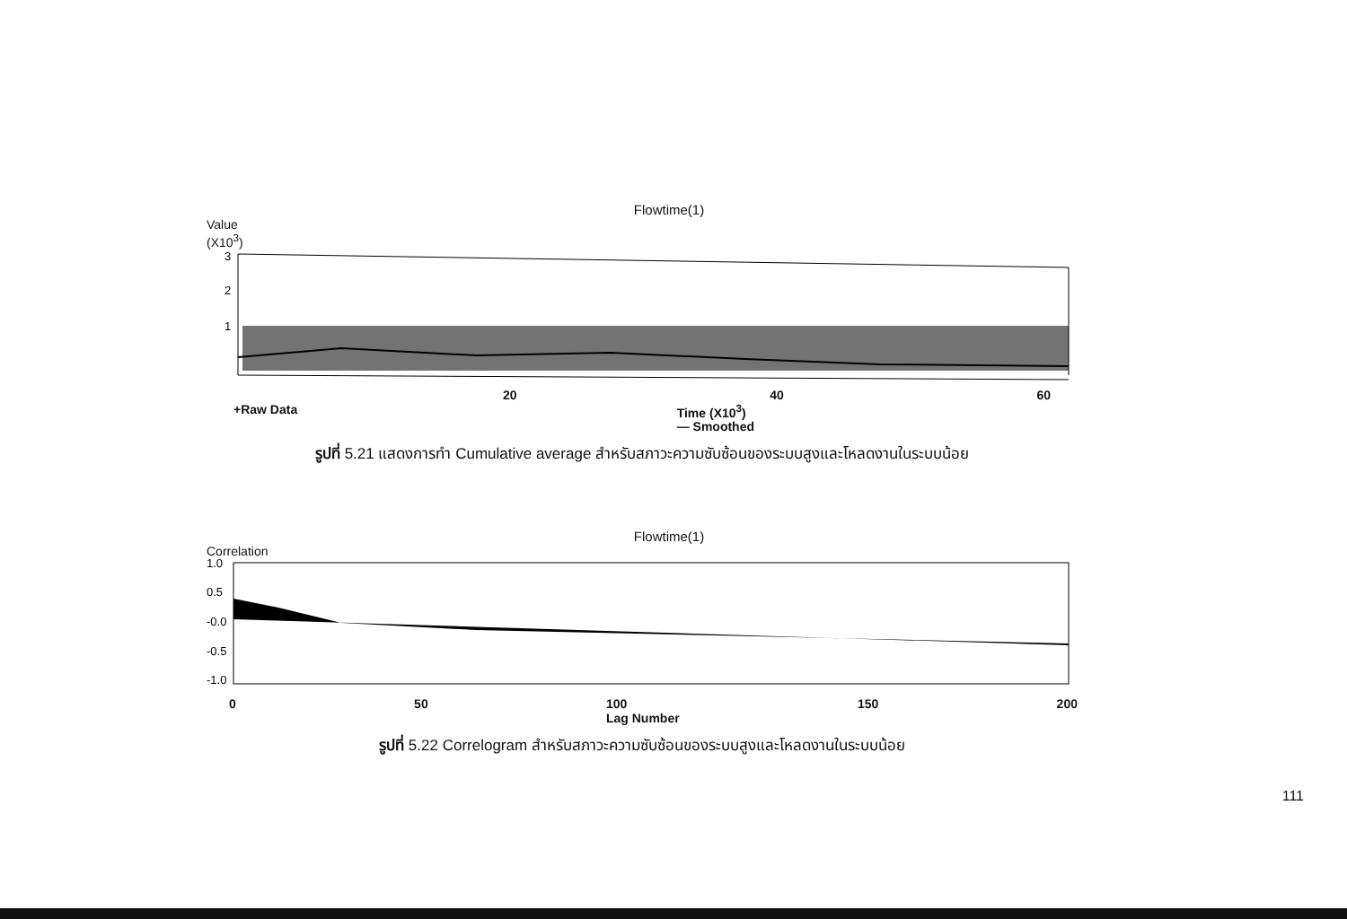Flowtime(1)
Value
(X10<sup>3</sup>)
3
2
1
20 40 60
+Raw Data Time (X10<sup>3</sup>)
— Smoothed
รูปที่ 5.21 แสดงการทำ Cumulative average สำหรับสภาวะความซับซ้อนของระบบสูงและโหลดงานในระบบน้อย
Flowtime(1)
Correlation
1.0
0.5
-0.0
-0.5
-1.0
0 50 100
Lag Number 150 200
รูปที่ 5.22 Correlogram สำหรับสภาวะความซับซ้อนของระบบสูงและโหลดงานในระบบน้อย
111